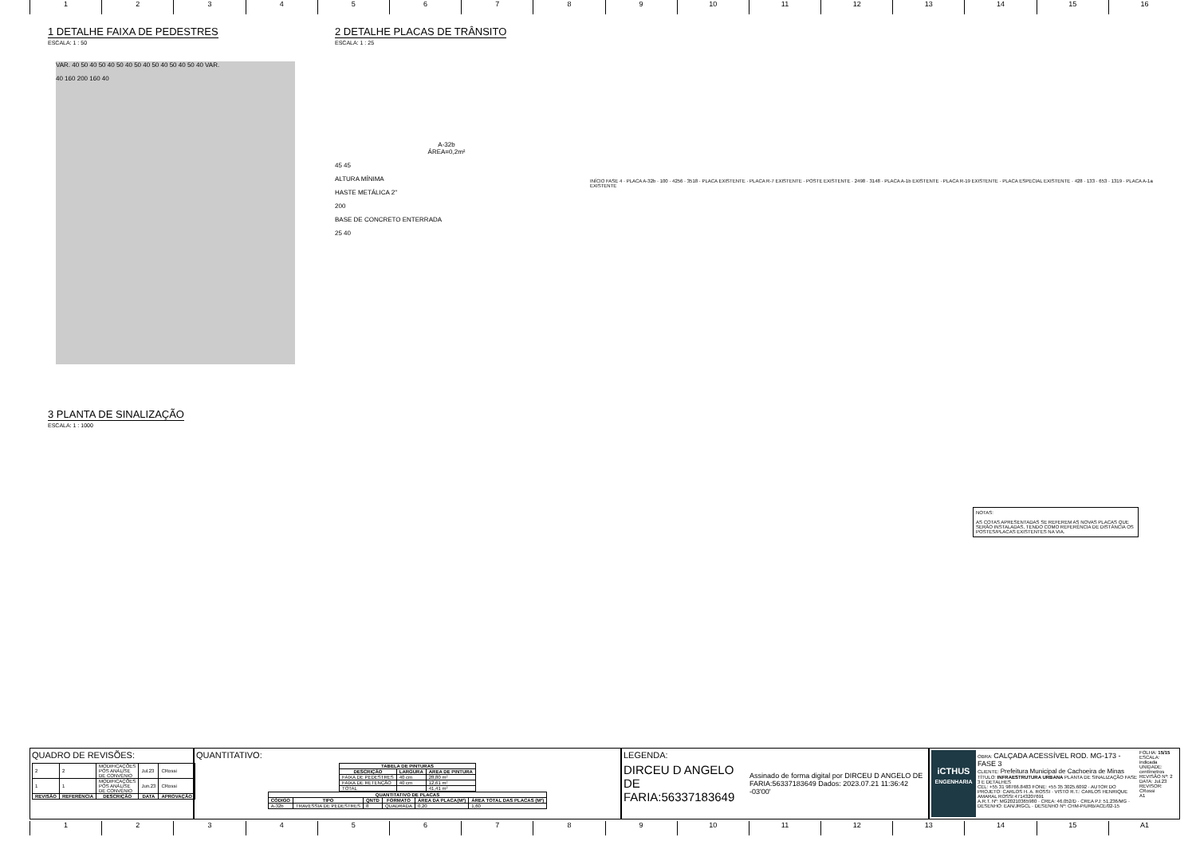1 2 3 4 5 6 7 8 9 10 11 12 13 14 15 16
1 DETALHE FAIXA DE PEDESTRES
ESCALA: 1 : 50
VAR. 40 50 40 50 40 50 40 50 40 50 40 50 40 50 40 VAR.
40 160 200 160 40
2 DETALHE PLACAS DE TRÂNSITO
ESCALA: 1 : 25
A-32b
ÁREA=0,2m²
45 45
ALTURA MÍNIMA
HASTE METÁLICA 2"
200
BASE DE CONCRETO ENTERRADA
25 40
3 PLANTA DE SINALIZAÇÃO
ESCALA: 1 : 1000
INÍCIO FASE 4 · PLACA A-32b · 100 · 4256 · 3518 · PLACA EXISTENTE · PLACA R-7 EXISTENTE · POSTE EXISTENTE · 2498 · 3148 · PLACA A-1b EXISTENTE · PLACA R-19 EXISTENTE · PLACA ESPECIAL EXISTENTE · 428 · 133 · 653 · 1319 · PLACA A-1a EXISTENTE
NOTAS:
AS COTAS APRESENTADAS SE REFEREM AS NOVAS PLACAS QUE SERÃO INSTALADAS, TENDO COMO REFERÊNCIA DE DISTÂNCIA OS POSTES/PLACAS EXISTENTES NA VIA.
QUADRO DE REVISÕES:
| 2 | 2 | MODIFICAÇÕES PÓS ANÁLISE DE CONVÊNIO | Jul.23 | CRossi |
| 1 | 1 | MODIFICAÇÕES PÓS ANÁLISE DE CONVÊNIO | Jun.23 | CRossi |
| REVISÃO | REFERÊNCIA | DESCRIÇÃO | DATA | APROVAÇÃO |
QUANTITATIVO:
| TABELA DE PINTURAS | | |
| --- | --- | --- |
| DESCRIÇÃO | LARGURA | AREA DE PINTURA |
| FAIXA DE PEDESTRES | 40 cm | 28,80 m² |
| FAIXA DE RETENÇÃO | 40 cm | 12,61 m² |
| TOTAL | | 41,41 m² |
| QUANTITATIVO DE PLACAS | | | | | |
| --- | --- | --- | --- | --- | --- |
| CÓDIGO | TIPO | QNTD | FORMATO | ÁREA DA PLACA(M²) | ÁREA TOTAL DAS PLACAS (M²) |
| A-32b | TRAVESSIA DE PEDESTRES | 8 | QUADRADA | 0,20 | 1,60 |
LEGENDA:
DIRCEU D ANGELO DE FARIA:56337183649 Assinado de forma digital por DIRCEU D ANGELO DE FARIA:56337183649 Dados: 2023.07.21 11:36:42 -03'00'
iCTHUS
ENGENHARIA
OBRA: CALÇADA ACESSÍVEL ROD. MG-173 - FASE 3
CLIENTE: Prefeitura Municipal de Cachoeira de Minas
TÍTULO: INFRAESTRUTURA URBANA PLANTA DE SINALIZAÇÃO FASE 3 E DETALHES
CEL: +55 31 98766.8483 FONE: +55 35 3025.6092 · AUTOR DO PROJETO: CARLOS H. A. ROSSI · VISTO R.T.: CARLOS HENRIQUE AMARAL ROSSI:47143207691
A.R.T. Nº: MG20210365980 · CREA: 46.052/D · CREA PJ: 51.236/MG · DESENHO: EAN/JRGCL · DESENHO Nº: CHM-P/URB/ACE/02-15
FOLHA: 15/15
ESCALA: indicada
UNIDADE: centímetros
REVISÃO Nº: 2
DATA: Jul.23
REVISOR: CRossi
A1
1 2 3 4 5 6 7 8 9 10 11 12 13 14 15 A1